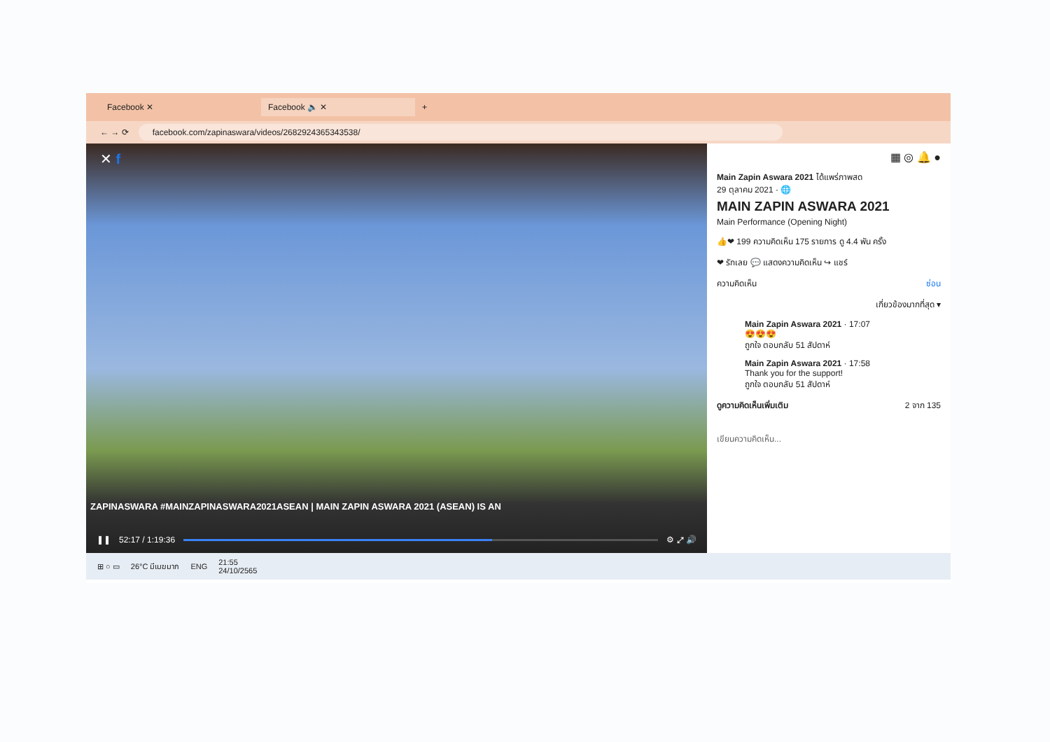Facebook ✕ Facebook 🔈 ✕
+
← → ⟳
facebook.com/zapinaswara/videos/2682924365343538/
✕ f
ZAPINASWARA #MAINZAPINASWARA2021ASEAN | MAIN ZAPIN ASWARA 2021 (ASEAN) IS AN
❚❚ 52:17 / 1:19:36 ⚙ ⤢ 🔊
▦ ◎ 🔔 ●
Main Zapin Aswara 2021 ได้แพร่ภาพสด
29 ตุลาคม 2021 · 🌐
MAIN ZAPIN ASWARA 2021
Main Performance (Opening Night)
👍❤ 199 ความคิดเห็น 175 รายการ ดู 4.4 พัน ครั้ง
❤ รักเลย 💬 แสดงความคิดเห็น ↪ แชร์
ความคิดเห็น ซ่อน
เกี่ยวข้องมากที่สุด ▾
Main Zapin Aswara 2021 · 17:07
😍😍😍
ถูกใจ ตอบกลับ 51 สัปดาห์
Main Zapin Aswara 2021 · 17:58
Thank you for the support!
ถูกใจ ตอบกลับ 51 สัปดาห์
ดูความคิดเห็นเพิ่มเติม 2 จาก 135
เขียนความคิดเห็น...
⊞ ○ ▭ 26°C มีเมฆมาก ENG 21:55
24/10/2565